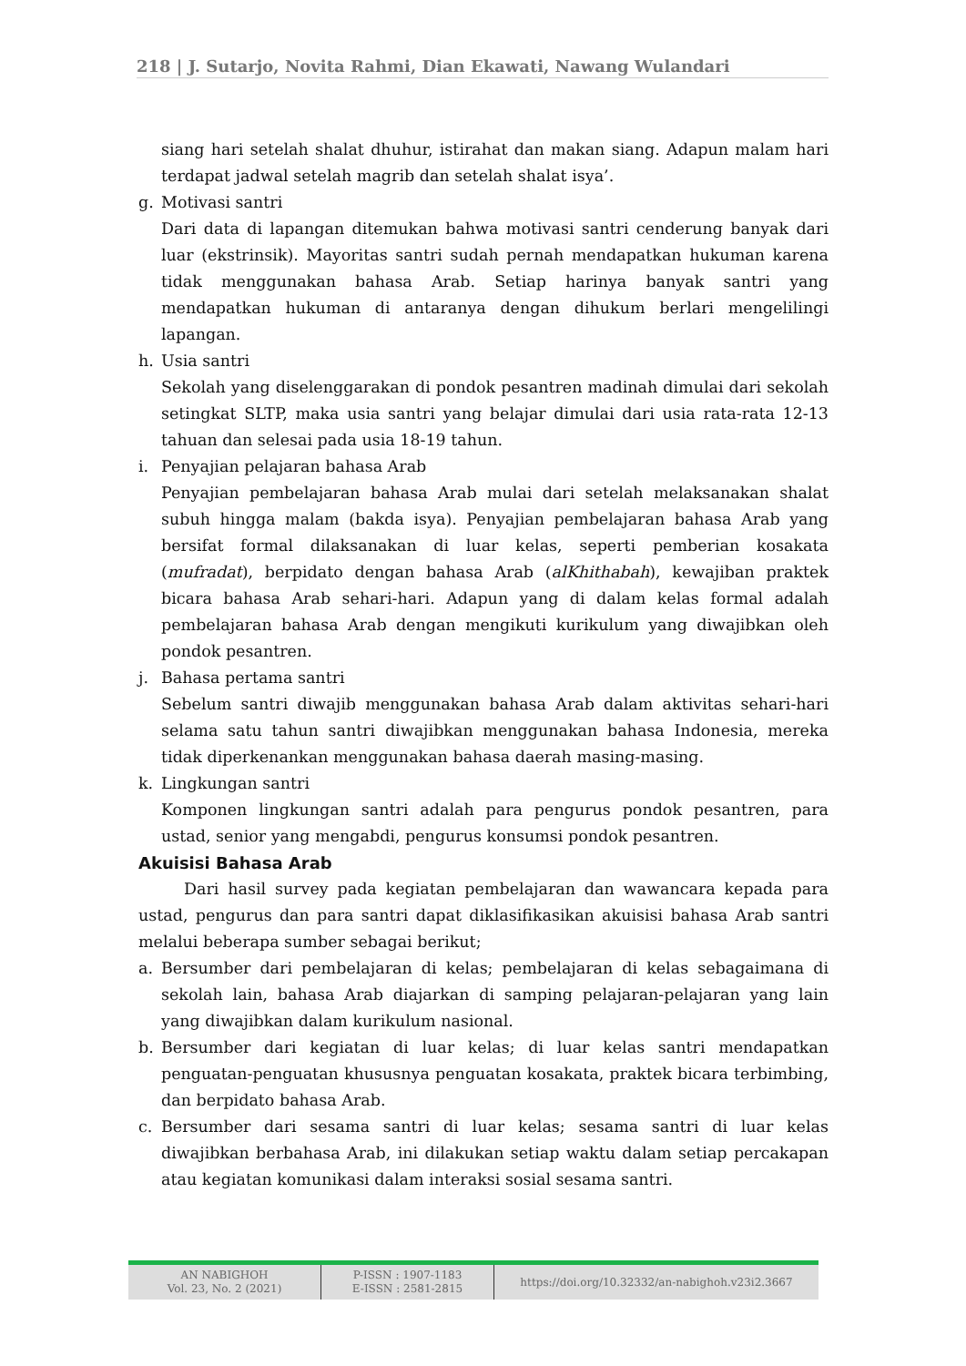218 | J. Sutarjo, Novita Rahmi, Dian Ekawati, Nawang Wulandari
siang hari setelah shalat dhuhur, istirahat dan makan siang. Adapun malam hari terdapat jadwal setelah magrib dan setelah shalat isya’.
g. Motivasi santri
Dari data di lapangan ditemukan bahwa motivasi santri cenderung banyak dari luar (ekstrinsik). Mayoritas santri sudah pernah mendapatkan hukuman karena tidak menggunakan bahasa Arab. Setiap harinya banyak santri yang mendapatkan hukuman di antaranya dengan dihukum berlari mengelilingi lapangan.
h. Usia santri
Sekolah yang diselenggarakan di pondok pesantren madinah dimulai dari sekolah setingkat SLTP, maka usia santri yang belajar dimulai dari usia rata-rata 12-13 tahuan dan selesai pada usia 18-19 tahun.
i. Penyajian pelajaran bahasa Arab
Penyajian pembelajaran bahasa Arab mulai dari setelah melaksanakan shalat subuh hingga malam (bakda isya). Penyajian pembelajaran bahasa Arab yang bersifat formal dilaksanakan di luar kelas, seperti pemberian kosakata (mufradat), berpidato dengan bahasa Arab (alKhithabah), kewajiban praktek bicara bahasa Arab sehari-hari. Adapun yang di dalam kelas formal adalah pembelajaran bahasa Arab dengan mengikuti kurikulum yang diwajibkan oleh pondok pesantren.
j. Bahasa pertama santri
Sebelum santri diwajib menggunakan bahasa Arab dalam aktivitas sehari-hari selama satu tahun santri diwajibkan menggunakan bahasa Indonesia, mereka tidak diperkenankan menggunakan bahasa daerah masing-masing.
k. Lingkungan santri
Komponen lingkungan santri adalah para pengurus pondok pesantren, para ustad, senior yang mengabdi, pengurus konsumsi pondok pesantren.
Akuisisi Bahasa Arab
Dari hasil survey pada kegiatan pembelajaran dan wawancara kepada para ustad, pengurus dan para santri dapat diklasifikasikan akuisisi bahasa Arab santri melalui beberapa sumber sebagai berikut;
a. Bersumber dari pembelajaran di kelas; pembelajaran di kelas sebagaimana di sekolah lain, bahasa Arab diajarkan di samping pelajaran-pelajaran yang lain yang diwajibkan dalam kurikulum nasional.
b. Bersumber dari kegiatan di luar kelas; di luar kelas santri mendapatkan penguatan-penguatan khususnya penguatan kosakata, praktek bicara terbimbing, dan berpidato bahasa Arab.
c. Bersumber dari sesama santri di luar kelas; sesama santri di luar kelas diwajibkan berbahasa Arab, ini dilakukan setiap waktu dalam setiap percakapan atau kegiatan komunikasi dalam interaksi sosial sesama santri.
AN NABIGHOH
Vol. 23, No. 2 (2021)
P-ISSN : 1907-1183
E-ISSN : 2581-2815
https://doi.org/10.32332/an-nabighoh.v23i2.3667